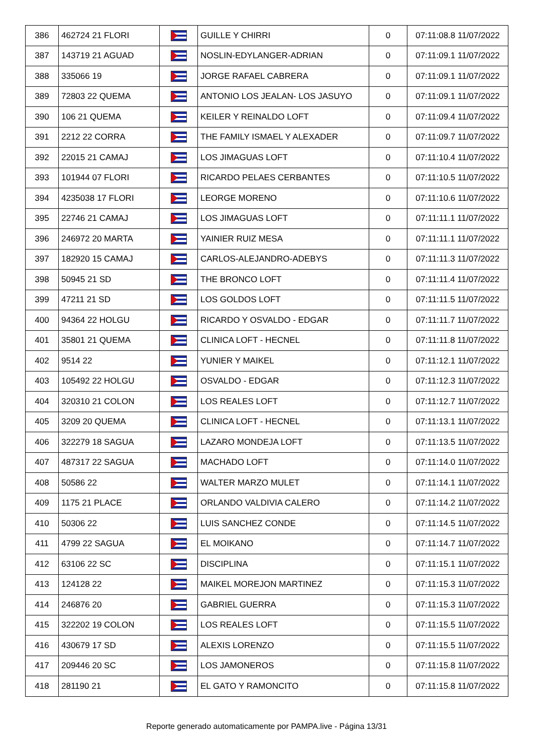| 386 | 462724 21 FLORI | | GUILLE Y CHIRRI | 0 | 07:11:08.8 11/07/2022 |
| 387 | 143719 21 AGUAD | | NOSLIN-EDYLANGER-ADRIAN | 0 | 07:11:09.1 11/07/2022 |
| 388 | 335066 19 | | JORGE RAFAEL CABRERA | 0 | 07:11:09.1 11/07/2022 |
| 389 | 72803 22 QUEMA | | ANTONIO LOS JEALAN- LOS JASUYO | 0 | 07:11:09.1 11/07/2022 |
| 390 | 106 21 QUEMA | | KEILER Y REINALDO LOFT | 0 | 07:11:09.4 11/07/2022 |
| 391 | 2212 22 CORRA | | THE FAMILY ISMAEL Y ALEXADER | 0 | 07:11:09.7 11/07/2022 |
| 392 | 22015 21 CAMAJ | | LOS JIMAGUAS LOFT | 0 | 07:11:10.4 11/07/2022 |
| 393 | 101944 07 FLORI | | RICARDO PELAES CERBANTES | 0 | 07:11:10.5 11/07/2022 |
| 394 | 4235038 17 FLORI | | LEORGE MORENO | 0 | 07:11:10.6 11/07/2022 |
| 395 | 22746 21 CAMAJ | | LOS JIMAGUAS LOFT | 0 | 07:11:11.1 11/07/2022 |
| 396 | 246972 20 MARTA | | YAINIER RUIZ MESA | 0 | 07:11:11.1 11/07/2022 |
| 397 | 182920 15 CAMAJ | | CARLOS-ALEJANDRO-ADEBYS | 0 | 07:11:11.3 11/07/2022 |
| 398 | 50945 21 SD | | THE BRONCO LOFT | 0 | 07:11:11.4 11/07/2022 |
| 399 | 47211 21 SD | | LOS GOLDOS LOFT | 0 | 07:11:11.5 11/07/2022 |
| 400 | 94364 22 HOLGU | | RICARDO Y OSVALDO - EDGAR | 0 | 07:11:11.7 11/07/2022 |
| 401 | 35801 21 QUEMA | | CLINICA LOFT - HECNEL | 0 | 07:11:11.8 11/07/2022 |
| 402 | 9514 22 | | YUNIER Y MAIKEL | 0 | 07:11:12.1 11/07/2022 |
| 403 | 105492 22 HOLGU | | OSVALDO - EDGAR | 0 | 07:11:12.3 11/07/2022 |
| 404 | 320310 21 COLON | | LOS REALES LOFT | 0 | 07:11:12.7 11/07/2022 |
| 405 | 3209 20 QUEMA | | CLINICA LOFT - HECNEL | 0 | 07:11:13.1 11/07/2022 |
| 406 | 322279 18 SAGUA | | LAZARO MONDEJA LOFT | 0 | 07:11:13.5 11/07/2022 |
| 407 | 487317 22 SAGUA | | MACHADO LOFT | 0 | 07:11:14.0 11/07/2022 |
| 408 | 50586 22 | | WALTER MARZO MULET | 0 | 07:11:14.1 11/07/2022 |
| 409 | 1175 21 PLACE | | ORLANDO VALDIVIA CALERO | 0 | 07:11:14.2 11/07/2022 |
| 410 | 50306 22 | | LUIS SANCHEZ CONDE | 0 | 07:11:14.5 11/07/2022 |
| 411 | 4799 22 SAGUA | | EL MOIKANO | 0 | 07:11:14.7 11/07/2022 |
| 412 | 63106 22 SC | | DISCIPLINA | 0 | 07:11:15.1 11/07/2022 |
| 413 | 124128 22 | | MAIKEL MOREJON MARTINEZ | 0 | 07:11:15.3 11/07/2022 |
| 414 | 246876 20 | | GABRIEL GUERRA | 0 | 07:11:15.3 11/07/2022 |
| 415 | 322202 19 COLON | | LOS REALES LOFT | 0 | 07:11:15.5 11/07/2022 |
| 416 | 430679 17 SD | | ALEXIS LORENZO | 0 | 07:11:15.5 11/07/2022 |
| 417 | 209446 20 SC | | LOS JAMONEROS | 0 | 07:11:15.8 11/07/2022 |
| 418 | 281190 21 | | EL GATO Y RAMONCITO | 0 | 07:11:15.8 11/07/2022 |
Reporte generado automaticamente por PAMPA.live - Página 13/31